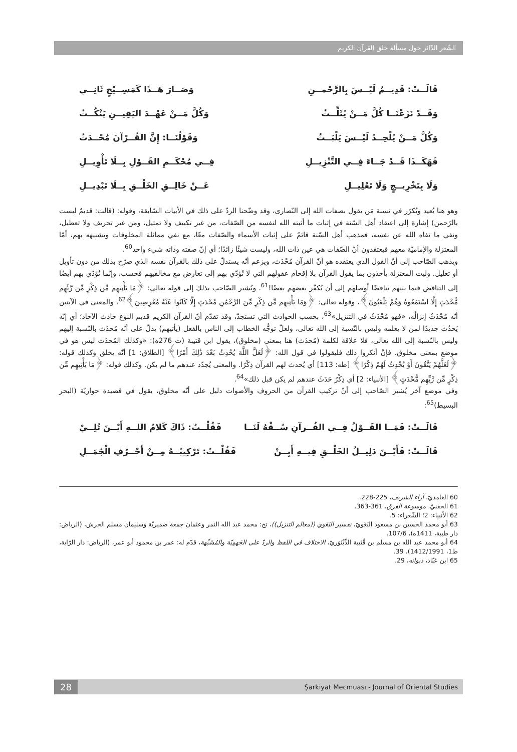الشّعر الدّائر حول مسألة خلق القرآن الكريم
قَالَــتْ: قَدِيــمٌ لَيْــسَ بِالرَّحْمــنِ وَصَــارَ هَــذَا كَمَسِــيْحٍ ثَانِــي
وَقَــدْ نَزَعْنَــا كُلَّ مَــنْ يُثَلِّــثُ وَكُلَّ مَــنْ عَهْــدَ اليَقِيــنِ يَنْكُــثُ
وَكُلَّ مَــنْ يُلْحِــدُ لَيْــسَ يَلْبَــثُ وَقَوْلُنَــا: إِنَّ القُــرْآنَ مُحْــدَثُ
فَهَكَــذَا قَــدْ جَــاءَ فِــي التَّنْزِيــلِ فِــي مُحْكَــمِ القَــوْلِ بِــلَا تَأْوِيــلِ
وَلَا بِتَخْرِيــجٍ وَلَا تَعْلِيــلِ عَــنْ خَالِــقِ الخَلْــقِ بِــلَا تَبْدِيــلِ
وهو هنا يُعيد ويُكرّر في نسبة مَن يقول بصفات الله إلى النّصارى، وقد وضّحنا الردّ على ذلك في الأبيات السّابقة، وقوله: (قالت: قديمٌ ليست بالرّحمن) إشارة إلى اعتقاد أهل السّنة في إثبات ما أثبته الله لنفسه من الصّفات، من غير تكييف ولا تمثيل، ومن غير تحريف ولا تعطيل، ونفي ما نفاه الله عن نفسه، فمذهب أهل السّنة قائمٌ على إثبات الأسماء والصّفات معًا، مع نفي مماثلة المخلوقات وتشبيهه بهم، أمّا المعتزلة والإماميّة معهم فيعتقدون أنّ الصّفات هي عين ذات الله، وليست شيئًا زائدًا؛ أي إنّ صفته وذاته شيء واحد<sup>60</sup>.
ويذهب الصّاحب إلى أنّ القول الذي يعتقده هو أنّ القرآن مُحْدَث، ويزعم أنّه يستدلّ على ذلك بالقرآن نفسه الذي صرّح بذلك من دون تأويل أو تعليل. وليت المعتزلة يأخذون بما يقول القرآن بلا إقحام عقولهم التي لا تُؤدّي بهم إلى تعارض مع مخالفيهم فحسب، وإنّما تُؤدّي بهم أيضًا إلى التناقض فيما بينهم تناقضًا أوصلهم إلى أن يُكفّر بعضهم بعضًا!<sup>61</sup>. ويُشير الصّاحب بذلك إلى قوله تعالى: ﴿مَا يَأْتِيهِم مِّن ذِكْرٍ مِّن رَّبِّهِم مُّحْدَثٍ إِلَّا اسْتَمَعُوهُ وَهُمْ يَلْعَبُونَ﴾، وقوله تعالى: ﴿وَمَا يَأْتِيهِم مِّن ذِكْرٍ مِّنَ الرَّحْمَٰنِ مُحْدَثٍ إِلَّا كَانُوا عَنْهُ مُعْرِضِينَ﴾<sup>62</sup>، والمعنى في الآيتين أنّه مُحْدَثٌ إنزالُه، «فهو مُحْدَثٌ في التنزيل»<sup>63</sup>، بحسب الحوادث التي تستجدّ، وقد تقدّم أنّ القرآن الكريم قديم النوع حادث الآحاد؛ أي إنّه يَحدُث جديدًا لمن لا يعلمه وليس بالنّسبة إلى الله تعالى، ولعلّ توجُّه الخطاب إلى الناس بالفعل (يأتيهم) يدلّ على أنّه مُحدَث بالنّسبة إليهم وليس بالنّسبة إلى الله تعالى، فلا علاقة لكلمة (مُحدَث) هنا بمعنى (مخلوق)، يقول ابن قتيبة (ت 276ه): «وكذلك المُحدَث ليس هو في موضع بمعنى مخلوق، فإنْ أنكروا ذلك فليقولوا في قول الله: ﴿لَعَلَّ اللَّهَ يُحْدِثُ بَعْدَ ذَٰلِكَ أَمْرًا﴾ [الطلاق: 1] أنّه يخلق وكذلك قوله: ﴿لَعَلَّهُمْ يَتَّقُونَ أَوْ يُحْدِثُ لَهُمْ ذِكْرًا﴾ [طه: 113] أي يُحدث لهم القرآن ذِكْرًا. والمعنى يُجدّد عندهم ما لم يكن. وكذلك قوله: ﴿مَا يَأْتِيهِم مِّن ذِكْرٍ مِّن رَّبِّهِم مُّحْدَثٍ﴾ [الأنبياء: 2] أي ذِكْرٌ حَدَثَ عندهم لم يكن قبل ذلك»<sup>64</sup>.
وفي موضع آخر يُشير الصّاحب إلى أنّ تركيب القرآن من الحروف والأصوات دليل على أنّه مخلوق، يقول في قصيدة حواريّة (البحر البسيط)<sup>65</sup>:
قَالَــتْ: فَمَــا القَــوْلُ فِــي القُــرآنِ سُــقْهُ لَنَــا فَقُلْــتُ: ذَاكَ كَلامُ اللــهِ أَيْــنَ تُلِــيْ
قَالَــتْ: فَأَيْــنَ دَلِيــلُ الخَلْــقِ فِيــهِ أَبِــنْ فَقُلْــتُ: تَرْكِيبُــهُ مِــنْ أَحْــرُفِ الْجُمَــلِ
60 الغامديّ، آراء الشريف، 225-228.
61 الحفنيّ، موسوعة الفرق، 361-363.
62 الأنبياء: 2؛ الشّعراء: 5.
63 أبو محمد الحسين بن مسعود البَغَويّ، تفسير البَغَوي ((معالم التنزيل))، تح: محمد عبد الله النمر وعثمان جمعة ضميريّة وسليمان مسلم الحرش، (الرياض: دار طيبة، 1411ه)، 107/6.
64 أبو محمد عبد الله بن مسلم بن قُتَيبة الدِّيْنَوَريّ، الاختلاف في اللفظ والردّ على الجَهمِيّة والمُشَبِّهة، قدّم له: عمر بن محمود أبو عمر، (الرياض: دار الرّاية، ط1، 1412/1991)، 39.
65 ابن عَبّاد، ديوانه، 29.
28 Şarkiyat Mecmuası - Journal of Oriental Studies